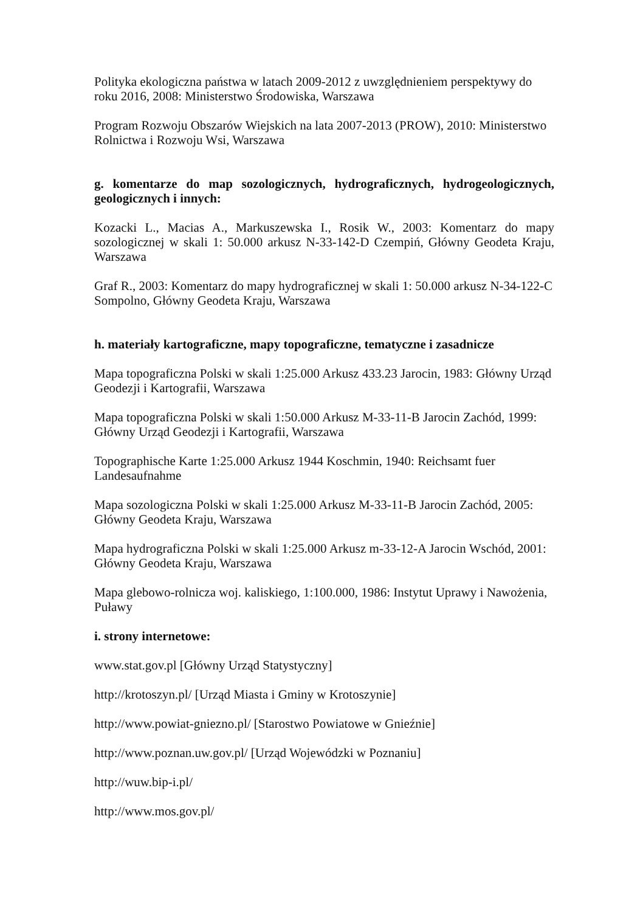Polityka ekologiczna państwa w latach 2009-2012 z uwzględnieniem perspektywy do roku 2016, 2008: Ministerstwo Środowiska, Warszawa
Program Rozwoju Obszarów Wiejskich na lata 2007-2013 (PROW), 2010: Ministerstwo Rolnictwa i Rozwoju Wsi, Warszawa
g. komentarze do map sozologicznych, hydrograficznych, hydrogeologicznych, geologicznych i innych:
Kozacki L., Macias A., Markuszewska I., Rosik W., 2003: Komentarz do mapy sozologicznej w skali 1: 50.000 arkusz N-33-142-D Czempiń, Główny Geodeta Kraju, Warszawa
Graf R., 2003: Komentarz do mapy hydrograficznej w skali 1: 50.000 arkusz N-34-122-C Sompolno, Główny Geodeta Kraju, Warszawa
h. materiały kartograficzne, mapy topograficzne, tematyczne i zasadnicze
Mapa topograficzna Polski w skali 1:25.000 Arkusz 433.23 Jarocin, 1983: Główny Urząd Geodezji i Kartografii, Warszawa
Mapa topograficzna Polski w skali 1:50.000 Arkusz M-33-11-B Jarocin Zachód, 1999: Główny Urząd Geodezji i Kartografii, Warszawa
Topographische Karte 1:25.000 Arkusz 1944 Koschmin, 1940: Reichsamt fuer Landesaufnahme
Mapa sozologiczna Polski w skali 1:25.000 Arkusz M-33-11-B Jarocin Zachód, 2005: Główny Geodeta Kraju, Warszawa
Mapa hydrograficzna Polski w skali 1:25.000 Arkusz m-33-12-A Jarocin Wschód, 2001: Główny Geodeta Kraju, Warszawa
Mapa glebowo-rolnicza woj. kaliskiego, 1:100.000, 1986: Instytut Uprawy i Nawożenia, Puławy
i. strony internetowe:
www.stat.gov.pl [Główny Urząd Statystyczny]
http://krotoszyn.pl/ [Urząd Miasta i Gminy w Krotoszynie]
http://www.powiat-gniezno.pl/ [Starostwo Powiatowe w Gnieźnie]
http://www.poznan.uw.gov.pl/ [Urząd Wojewódzki w Poznaniu]
http://wuw.bip-i.pl/
http://www.mos.gov.pl/